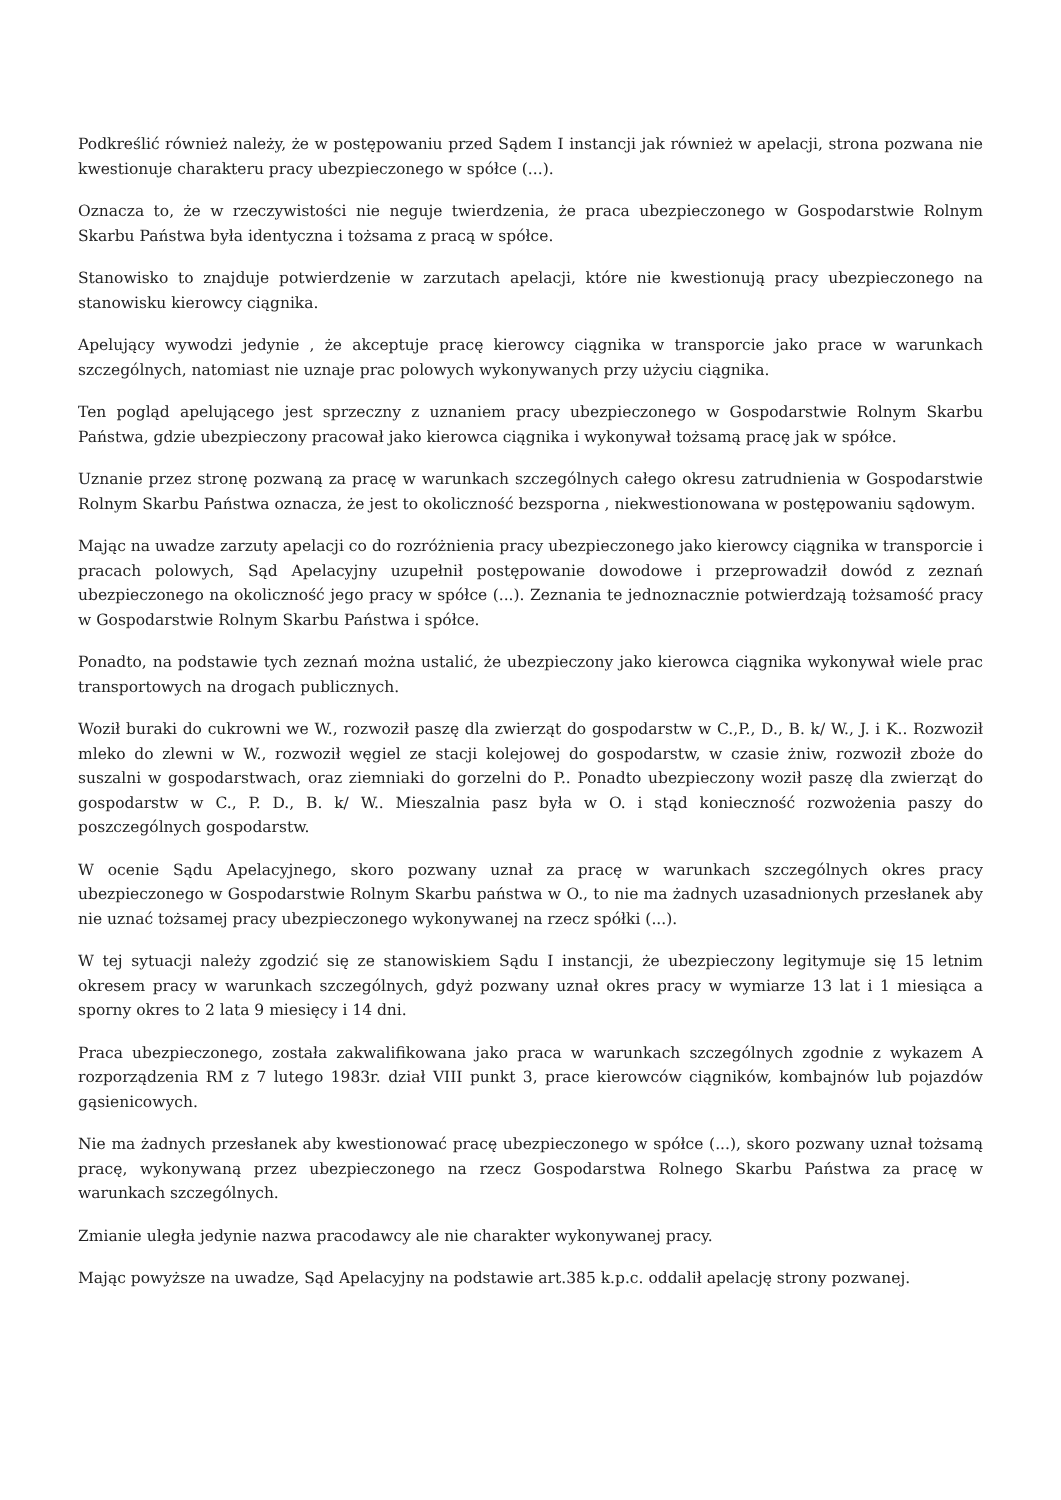Podkreślić również należy, że w postępowaniu przed Sądem I instancji jak również w apelacji, strona pozwana nie kwestionuje charakteru pracy ubezpieczonego w spółce (...).
Oznacza to, że w rzeczywistości nie neguje twierdzenia, że praca ubezpieczonego w Gospodarstwie Rolnym Skarbu Państwa była identyczna i tożsama z pracą w spółce.
Stanowisko to znajduje potwierdzenie w zarzutach apelacji, które nie kwestionują pracy ubezpieczonego na stanowisku kierowcy ciągnika.
Apelujący wywodzi jedynie , że akceptuje pracę kierowcy ciągnika w transporcie jako prace w warunkach szczególnych, natomiast nie uznaje prac polowych wykonywanych przy użyciu ciągnika.
Ten pogląd apelującego jest sprzeczny z uznaniem pracy ubezpieczonego w Gospodarstwie Rolnym Skarbu Państwa, gdzie ubezpieczony pracował jako kierowca ciągnika i wykonywał tożsamą pracę jak w spółce.
Uznanie przez stronę pozwaną za pracę w warunkach szczególnych całego okresu zatrudnienia w Gospodarstwie Rolnym Skarbu Państwa oznacza, że jest to okoliczność bezsporna , niekwestionowana w postępowaniu sądowym.
Mając na uwadze zarzuty apelacji co do rozróżnienia pracy ubezpieczonego jako kierowcy ciągnika w transporcie i pracach polowych, Sąd Apelacyjny uzupełnił postępowanie dowodowe i przeprowadził dowód z zeznań ubezpieczonego na okoliczność jego pracy w spółce (...). Zeznania te jednoznacznie potwierdzają tożsamość pracy w Gospodarstwie Rolnym Skarbu Państwa i spółce.
Ponadto, na podstawie tych zeznań można ustalić, że ubezpieczony jako kierowca ciągnika wykonywał wiele prac transportowych na drogach publicznych.
Woził buraki do cukrowni we W., rozwoził paszę dla zwierząt do gospodarstw w C.,P., D., B. k/ W., J. i K.. Rozwoził mleko do zlewni w W., rozwoził węgiel ze stacji kolejowej do gospodarstw, w czasie żniw, rozwoził zboże do suszalni w gospodarstwach, oraz ziemniaki do gorzelni do P.. Ponadto ubezpieczony woził paszę dla zwierząt do gospodarstw w C., P. D., B. k/ W.. Mieszalnia pasz była w O. i stąd konieczność rozwożenia paszy do poszczególnych gospodarstw.
W ocenie Sądu Apelacyjnego, skoro pozwany uznał za pracę w warunkach szczególnych okres pracy ubezpieczonego w Gospodarstwie Rolnym Skarbu państwa w O., to nie ma żadnych uzasadnionych przesłanek aby nie uznać tożsamej pracy ubezpieczonego wykonywanej na rzecz spółki (...).
W tej sytuacji należy zgodzić się ze stanowiskiem Sądu I instancji, że ubezpieczony legitymuje się 15 letnim okresem pracy w warunkach szczególnych, gdyż pozwany uznał okres pracy w wymiarze 13 lat i 1 miesiąca a sporny okres to 2 lata 9 miesięcy i 14 dni.
Praca ubezpieczonego, została zakwalifikowana jako praca w warunkach szczególnych zgodnie z wykazem A rozporządzenia RM z 7 lutego 1983r. dział VIII punkt 3, prace kierowców ciągników, kombajnów lub pojazdów gąsienicowych.
Nie ma żadnych przesłanek aby kwestionować pracę ubezpieczonego w spółce (...), skoro pozwany uznał tożsamą pracę, wykonywaną przez ubezpieczonego na rzecz Gospodarstwa Rolnego Skarbu Państwa za pracę w warunkach szczególnych.
Zmianie uległa jedynie nazwa pracodawcy ale nie charakter wykonywanej pracy.
Mając powyższe na uwadze, Sąd Apelacyjny na podstawie art.385 k.p.c. oddalił apelację strony pozwanej.